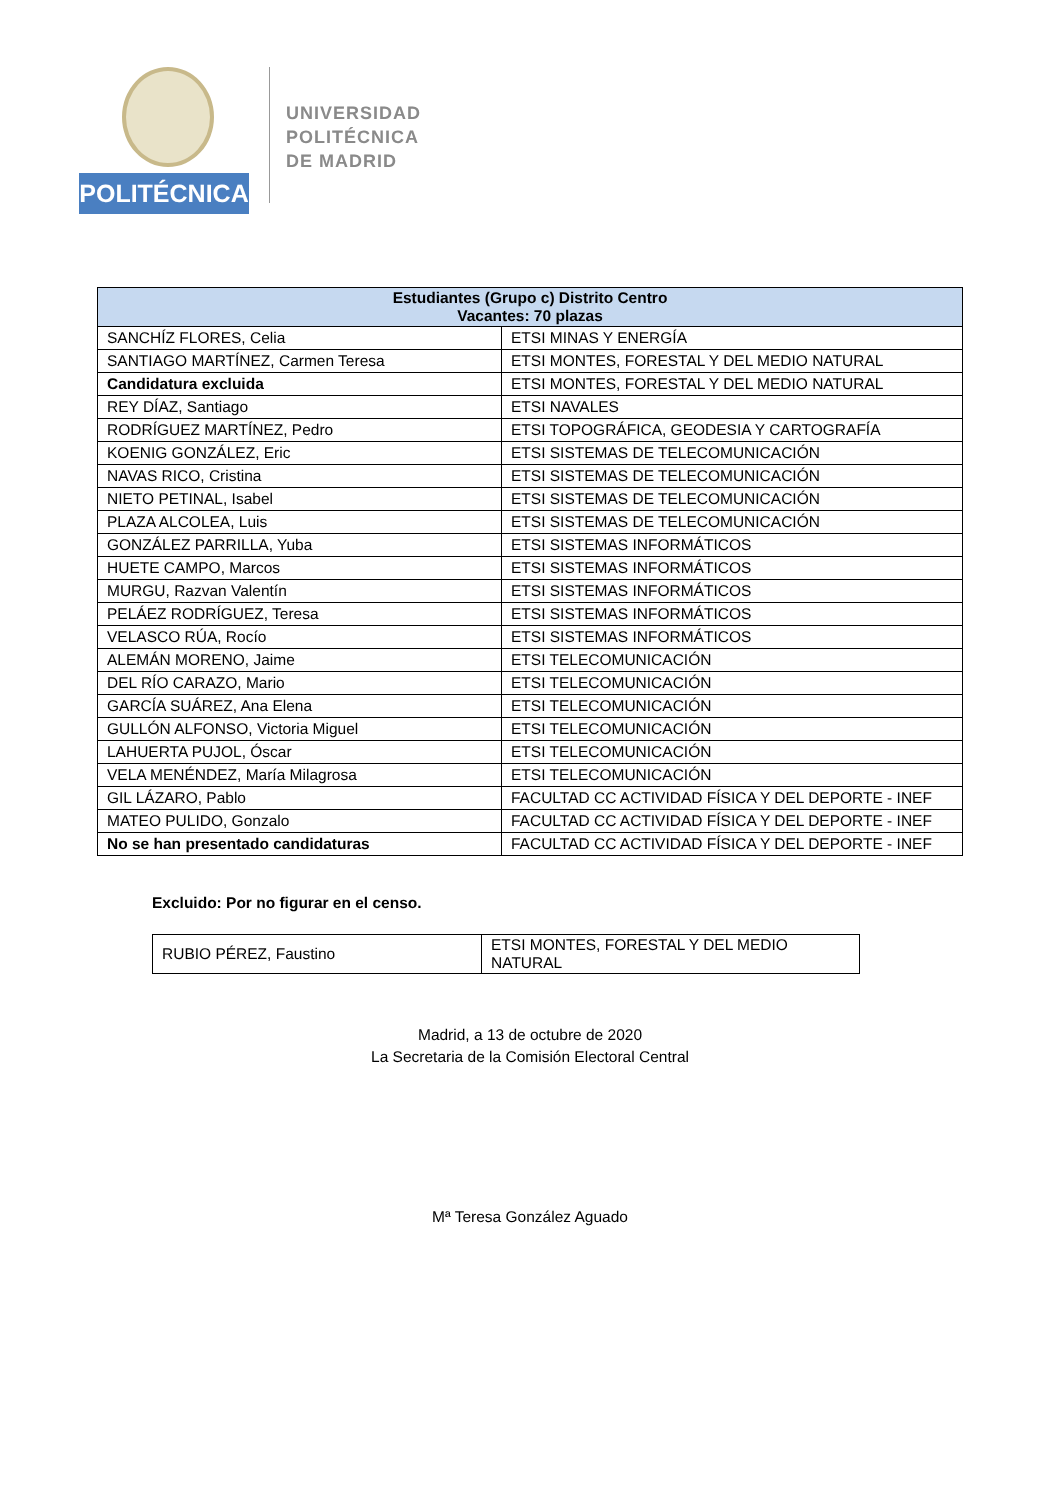POLITÉCNICA
UNIVERSIDAD
POLITÉCNICA
DE MADRID
| Estudiantes (Grupo c) Distrito Centro Vacantes: 70 plazas | |
| --- | --- |
| SANCHÍZ FLORES, Celia | ETSI MINAS Y ENERGÍA |
| SANTIAGO MARTÍNEZ, Carmen Teresa | ETSI MONTES, FORESTAL Y DEL MEDIO NATURAL |
| Candidatura excluida | ETSI MONTES, FORESTAL Y DEL MEDIO NATURAL |
| REY DÍAZ, Santiago | ETSI NAVALES |
| RODRÍGUEZ MARTÍNEZ, Pedro | ETSI TOPOGRÁFICA, GEODESIA Y CARTOGRAFÍA |
| KOENIG GONZÁLEZ, Eric | ETSI SISTEMAS DE TELECOMUNICACIÓN |
| NAVAS RICO, Cristina | ETSI SISTEMAS DE TELECOMUNICACIÓN |
| NIETO PETINAL, Isabel | ETSI SISTEMAS DE TELECOMUNICACIÓN |
| PLAZA ALCOLEA, Luis | ETSI SISTEMAS DE TELECOMUNICACIÓN |
| GONZÁLEZ PARRILLA, Yuba | ETSI SISTEMAS INFORMÁTICOS |
| HUETE CAMPO, Marcos | ETSI SISTEMAS INFORMÁTICOS |
| MURGU, Razvan Valentín | ETSI SISTEMAS INFORMÁTICOS |
| PELÁEZ RODRÍGUEZ, Teresa | ETSI SISTEMAS INFORMÁTICOS |
| VELASCO RÚA, Rocío | ETSI SISTEMAS INFORMÁTICOS |
| ALEMÁN MORENO, Jaime | ETSI TELECOMUNICACIÓN |
| DEL RÍO CARAZO, Mario | ETSI TELECOMUNICACIÓN |
| GARCÍA SUÁREZ, Ana Elena | ETSI TELECOMUNICACIÓN |
| GULLÓN ALFONSO, Victoria Miguel | ETSI TELECOMUNICACIÓN |
| LAHUERTA PUJOL, Óscar | ETSI TELECOMUNICACIÓN |
| VELA MENÉNDEZ, María Milagrosa | ETSI TELECOMUNICACIÓN |
| GIL LÁZARO, Pablo | FACULTAD CC ACTIVIDAD FÍSICA Y DEL DEPORTE - INEF |
| MATEO PULIDO, Gonzalo | FACULTAD CC ACTIVIDAD FÍSICA Y DEL DEPORTE - INEF |
| No se han presentado candidaturas | FACULTAD CC ACTIVIDAD FÍSICA Y DEL DEPORTE - INEF |
Excluido: Por no figurar en el censo.
| RUBIO PÉREZ, Faustino | ETSI MONTES, FORESTAL Y DEL MEDIO NATURAL |
Madrid, a 13 de octubre de 2020
La Secretaria de la Comisión Electoral Central
Mª Teresa González Aguado